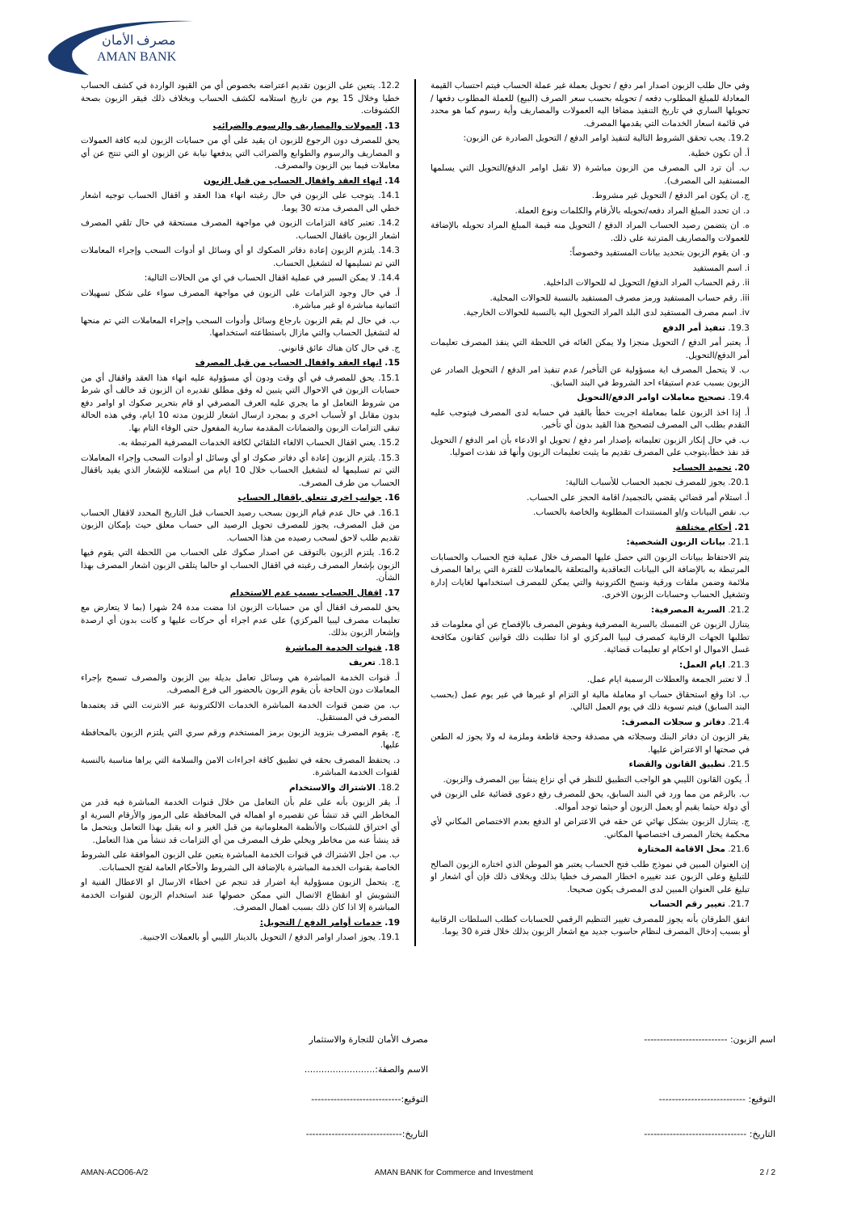مصرف الأمان
AMAN BANK
12.2. يتعين على الزبون تقديم اعتراضه بخصوص أي من القيود الواردة في كشف الحساب خطيا وخلال 15 يوم من تاريخ استلامه لكشف الحساب وبخلاف ذلك فيقر الزبون بصحة الكشوفات.
13. العمولات والمصاريف والرسوم والضرائب
يحق للمصرف دون الرجوع للزبون ان يقيد على أي من حسابات الزبون لديه كافة العمولات و المصاريف والرسوم والطوابع والضرائب التي يدفعها نيابة عن الزبون او التي تنتج عن أي معاملات فيما بين الزبون والمصرف.
14. انهاء العقد واقفال الحساب من قبل الزبون
14.1. يتوجب على الزبون في حال رغبته انهاء هذا العقد و اقفال الحساب توجيه اشعار خطي الى المصرف مدته 30 يوما.
14.2. تعتبر كافة التزامات الزبون في مواجهة المصرف مستحقة في حال تلقي المصرف اشعار الزبون باقفال الحساب.
14.3. يلتزم الزبون إعادة دفاتر الصكوك او أي وسائل او أدوات السحب وإجراء المعاملات التي تم تسليمها له لتشغيل الحساب.
14.4. لا يمكن السير في عملية اقفال الحساب في اي من الحالات التالية:
أ. في حال وجود التزامات على الزبون في مواجهة المصرف سواء على شكل تسهيلات ائتمانية مباشرة او غير مباشرة.
ب. في حال لم يقم الزبون بارجاع وسائل وأدوات السحب وإجراء المعاملات التي تم منحها له لتشغيل الحساب والتي مازال باستطاعته استخدامها.
ج. في حال كان هناك عائق قانوني.
15. انهاء العقد واقفال الحساب من قبل المصرف
15.1. يحق للمصرف في أي وقت ودون أي مسؤولية عليه انهاء هذا العقد واقفال أي من حسابات الزبون في الاحوال التي يتبين له وفق مطلق تقديره ان الزبون قد خالف أي شرط من شروط التعامل او ما يجري عليه العرف المصرفي او قام بتحرير صكوك او اوامر دفع بدون مقابل او لأسباب اخرى و بمجرد ارسال اشعار للزبون مدته 10 ايام، وفي هذه الحالة تبقى التزامات الزبون والضمانات المقدمة سارية المفعول حتى الوفاء التام بها.
15.2. يعني اقفال الحساب الالغاء التلقائي لكافة الخدمات المصرفية المرتبطة به.
15.3. يلتزم الزبون إعادة أي دفاتر صكوك او أي وسائل او أدوات السحب وإجراء المعاملات التي تم تسليمها له لتشغيل الحساب خلال 10 ايام من استلامه للإشعار الذي يفيد باقفال الحساب من طرف المصرف.
16. جوانب اخرى تتعلق باقفال الحساب
16.1. في حال عدم قيام الزبون بسحب رصيد الحساب قبل التاريخ المحدد لاقفال الحساب من قبل المصرف، يجوز للمصرف تحويل الرصيد الى حساب معلق حيث بإمكان الزبون تقديم طلب لاحق لسحب رصيده من هذا الحساب.
16.2. يلتزم الزبون بالتوقف عن اصدار صكوك على الحساب من اللحظة التي يقوم فيها الزبون بإشعار المصرف رغبته في اقفال الحساب او حالما يتلقى الزبون اشعار المصرف بهذا الشأن.
17. اقفال الحساب بسبب عدم الاستخدام
يحق للمصرف اقفال أي من حسابات الزبون اذا مضت مدة 24 شهرا (بما لا يتعارض مع تعليمات مصرف ليبيا المركزي) على عدم اجراء أي حركات عليها و كانت بدون أي ارصدة وإشعار الزبون بذلك.
18. قنوات الخدمة المباشرة
18.1. تعريف
أ. قنوات الخدمة المباشرة هي وسائل تعامل بديلة بين الزبون والمصرف تسمح بإجراء المعاملات دون الحاجة بأن يقوم الزبون بالحضور الى فرع المصرف.
ب. من ضمن قنوات الخدمة المباشرة الخدمات الالكترونية عبر الانترنت التي قد يعتمدها المصرف في المستقبل.
ج. يقوم المصرف بتزويد الزبون برمز المستخدم ورقم سري التي يلتزم الزبون بالمحافظة عليها.
د. يحتفظ المصرف بحقه في تطبيق كافة اجراءات الامن والسلامة التي يراها مناسبة بالنسبة لقنوات الخدمة المباشرة.
18.2. الاشتراك والاستخدام
أ. يقر الزبون بأنه على علم بأن التعامل من خلال قنوات الخدمة المباشرة فيه قدر من المخاطر التي قد تنشأ عن تقصيره او اهماله في المحافظة على الرموز والأرقام السرية او أي اختراق للشبكات والأنظمة المعلوماتية من قبل الغير و انه يقبل بهذا التعامل ويتحمل ما قد ينشأ عنه من مخاطر ويخلي طرف المصرف من أي التزامات قد تنشأ من هذا التعامل.
ب. من اجل الاشتراك في قنوات الخدمة المباشرة يتعين على الزبون الموافقة على الشروط الخاصة بقنوات الخدمة المباشرة بالإضافة الى الشروط والأحكام العامة لفتح الحسابات.
ج. يتحمل الزبون مسؤولية أية اضرار قد تنجم عن اخطاء الارسال او الاعطال الفنية او التشويش او انقطاع الاتصال التي ممكن حصولها عند استخدام الزبون لقنوات الخدمة المباشرة إلا اذا كان ذلك بسبب اهمال المصرف.
19. خدمات أوامر الدفع / التحويل:
19.1. يجوز اصدار اوامر الدفع / التحويل بالدينار الليبي أو بالعملات الاجنبية.
وفي حال طلب الزبون اصدار امر دفع / تحويل بعملة غير عملة الحساب فيتم احتساب القيمة المعادلة للمبلغ المطلوب دفعه / تحويله بحسب سعر الصرف (البيع) للعملة المطلوب دفعها / تحويلها الساري في تاريخ التنفيذ مضافا اليه العمولات والمصاريف وأية رسوم كما هو محدد في قائمة اسعار الخدمات التي يقدمها المصرف.
19.2. يجب تحقق الشروط التالية لتنفيذ اوامر الدفع / التحويل الصادرة عن الزبون:
أ. أن تكون خطية.
ب. أن ترد الى المصرف من الزبون مباشرة (لا تقبل اوامر الدفع/التحويل التي يسلمها المستفيد الى المصرف).
ج. ان يكون امر الدفع / التحويل غير مشروط.
د. ان تحدد المبلغ المراد دفعه/تحويله بالأرقام والكلمات ونوع العملة.
ه. ان يتضمن رصيد الحساب المراد الدفع / التحويل منه قيمة المبلغ المراد تحويله بالإضافة للعمولات والمصاريف المترتبة على ذلك.
و. ان يقوم الزبون بتحديد بيانات المستفيد وخصوصاً:
i. اسم المستفيد
ii. رقم الحساب المراد الدفع/ التحويل له للحوالات الداخلية.
iii. رقم حساب المستفيد ورمز مصرف المستفيد بالنسبة للحوالات المحلية.
iv. اسم مصرف المستفيد لدى البلد المراد التحويل اليه بالنسبة للحوالات الخارجية.
19.3. تنفيذ أمر الدفع
أ. يعتبر أمر الدفع / التحويل منجزا ولا يمكن الغائه في اللحظة التي ينفذ المصرف تعليمات أمر الدفع/التحويل.
ب. لا يتحمل المصرف اية مسؤولية عن التأخير/ عدم تنفيذ امر الدفع / التحويل الصادر عن الزبون بسبب عدم استيفاء احد الشروط في البند السابق.
19.4. تصحيح معاملات اوامر الدفع/التحويل
أ. إذا اخذ الزبون علما بمعاملة اجريت خطأ بالقيد في حسابه لدى المصرف فيتوجب عليه التقدم بطلب الى المصرف لتصحيح هذا القيد بدون أي تأخير.
ب. في حال إنكار الزبون تعليماته بإصدار امر دفع / تحويل او الادعاء بأن امر الدفع / التحويل قد نفذ خطأ،يتوجب على المصرف تقديم ما يثبت تعليمات الزبون وأنها قد نفذت اصوليا.
20. تجميد الحساب
20.1. يجوز للمصرف تجميد الحساب للأسباب التالية:
أ. استلام أمر قضائي يقضي بالتجميد/ اقامة الحجز على الحساب.
ب. نقص البيانات و/او المستندات المطلوبة والخاصة بالحساب.
21. أحكام مختلفة
21.1. بيانات الزبون الشخصية:
يتم الاحتفاظ ببيانات الزبون التي حصل عليها المصرف خلال عملية فتح الحساب والحسابات المرتبطة به بالإضافة الى البيانات التعاقدية والمتعلقة بالمعاملات للفترة التي يراها المصرف ملائمة وضمن ملفات ورقية ونسخ الكترونية والتي يمكن للمصرف استخدامها لغايات إدارة وتشغيل الحساب وحسابات الزبون الاخرى.
21.2. السرية المصرفية:
يتنازل الزبون عن التمسك بالسرية المصرفية ويفوض المصرف بالإفصاح عن أي معلومات قد تطلبها الجهات الرقابية كمصرف ليبيا المركزي او اذا تطلبت ذلك قوانين كقانون مكافحة غسل الاموال او احكام او تعليمات قضائية.
21.3. ايام العمل:
أ. لا تعتبر الجمعة والعطلات الرسمية ايام عمل.
ب. اذا وقع استحقاق حساب او معاملة مالية او التزام او غيرها في غير يوم عمل (بحسب البند السابق) فيتم تسوية ذلك في يوم العمل التالي.
21.4. دفاتر و سجلات المصرف:
يقر الزبون ان دفاتر البنك وسجلاته هي مصدقة وحجة قاطعة وملزمة له ولا يجوز له الطعن في صحتها او الاعتراض عليها.
21.5. تطبيق القانون والقضاء
أ. يكون القانون الليبي هو الواجب التطبيق للنظر في أي نزاع ينشأ بين المصرف والزبون.
ب. بالرغم من مما ورد في البند السابق، يحق للمصرف رفع دعوى قضائية على الزبون في أي دولة حيثما يقيم أو يعمل الزبون أو حيثما توجد أمواله.
ج. يتنازل الزبون بشكل نهائي عن حقه في الاعتراض او الدفع بعدم الاختصاص المكاني لأي محكمة يختار المصرف اختصاصها المكاني.
21.6. محل الاقامة المختارة
إن العنوان المبين في نموذج طلب فتح الحساب يعتبر هو الموطن الذي اختاره الزبون الصالح للتبليغ وعلى الزبون عند تغييره اخطار المصرف خطيا بذلك وبخلاف ذلك فإن أي اشعار او تبليغ على العنوان المبين لدى المصرف يكون صحيحا.
21.7. تغيير رقم الحساب
اتفق الطرفان بأنه يجوز للمصرف تغيير التنظيم الرقمي للحسابات كطلب السلطات الرقابية أو بسبب إدخال المصرف لنظام حاسوب جديد مع اشعار الزبون بذلك خلال فترة 30 يوما.
اسم الزبون: -------------------------- مصرف الأمان للتجارة والاستثمار
الاسم والصفة:.........................
التوقيع: --------------------------- التوقيع:----------------------------
التاريخ: -------------------------------- التاريخ:------------------------------
AMAN-ACO06-A/2 AMAN BANK for Commerce and Investment 2 / 2